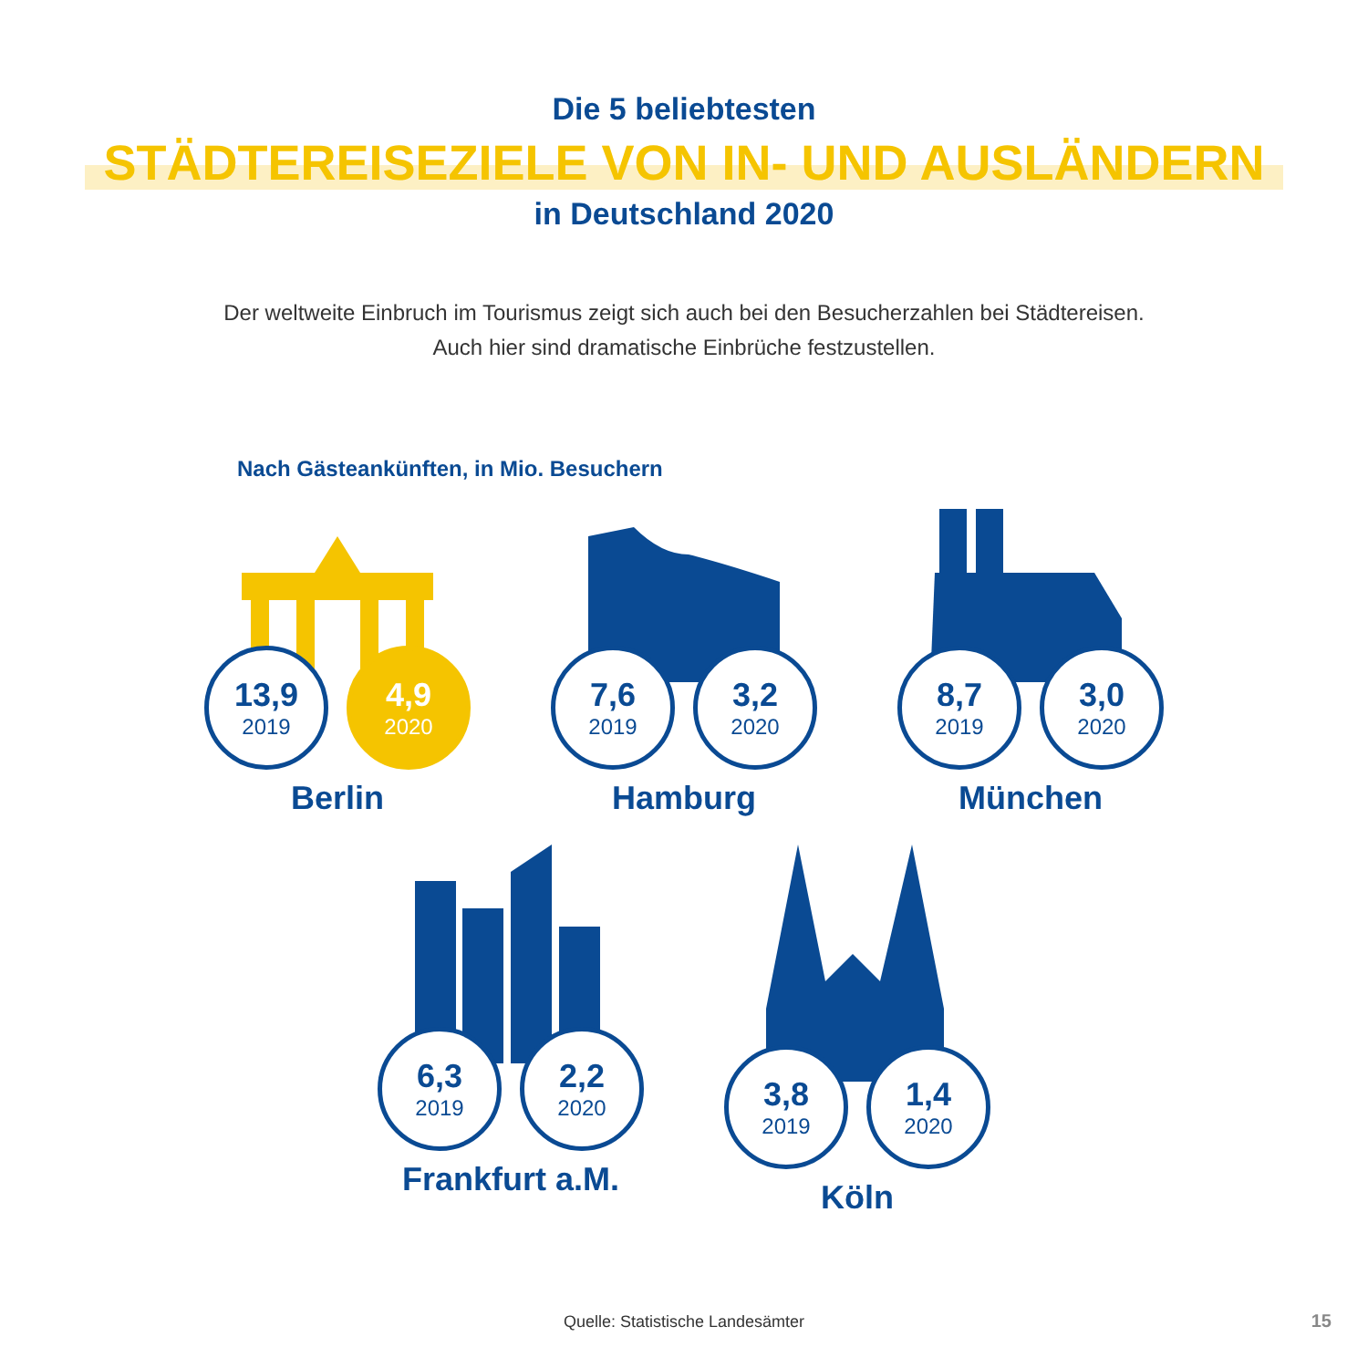Die 5 beliebtesten
STÄDTEREISEZIELE VON IN- UND AUSLÄNDERN
in Deutschland 2020
Der weltweite Einbruch im Tourismus zeigt sich auch bei den Besucherzahlen bei Städtereisen.
Auch hier sind dramatische Einbrüche festzustellen.
Nach Gästeankünften, in Mio. Besuchern
13,9
2019
4,9
2020
Berlin
7,6
2019
3,2
2020
Hamburg
8,7
2019
3,0
2020
München
6,3
2019
2,2
2020
Frankfurt a.M.
3,8
2019
1,4
2020
Köln
Quelle: Statistische Landesämter
15